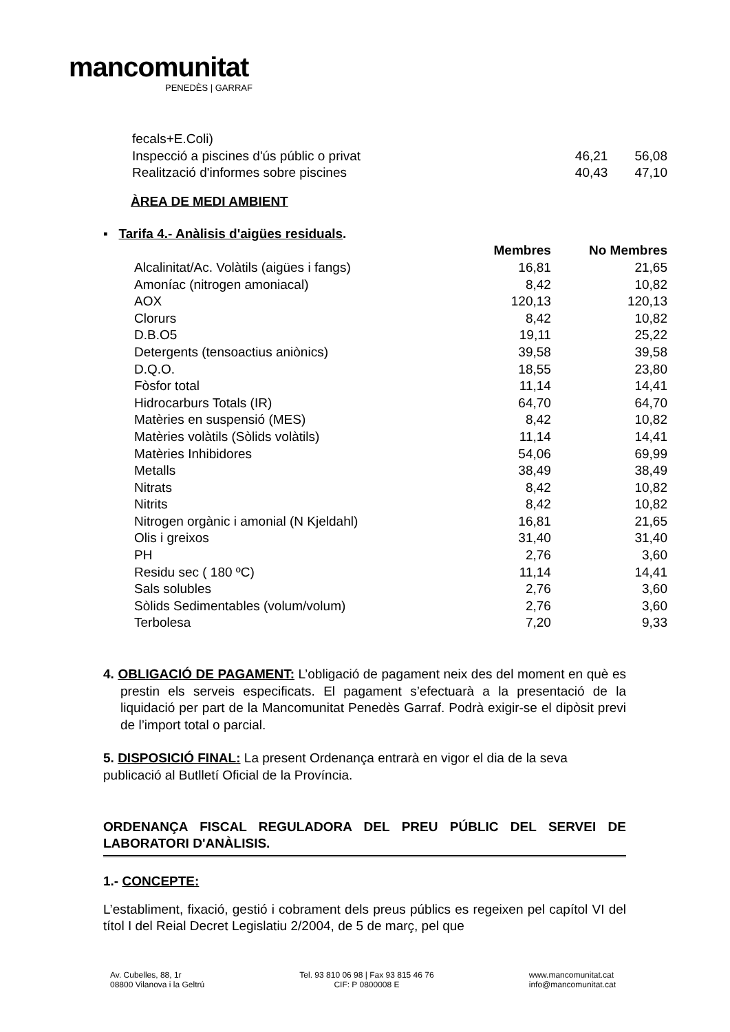mancomunitat
PENEDÈS | GARRAF
| fecals+E.Coli) | | |
| Inspecció a piscines d'ús públic o privat | 46,21 | 56,08 |
| Realització d'informes sobre piscines | 40,43 | 47,10 |
ÀREA DE MEDI AMBIENT
▪ Tarifa 4.- Anàlisis d'aigües residuals.
| | Membres | No Membres |
| --- | --- | --- |
| Alcalinitat/Ac. Volàtils (aigües i fangs) | 16,81 | 21,65 |
| Amoníac (nitrogen amoniacal) | 8,42 | 10,82 |
| AOX | 120,13 | 120,13 |
| Clorurs | 8,42 | 10,82 |
| D.B.O5 | 19,11 | 25,22 |
| Detergents (tensoactius aniònics) | 39,58 | 39,58 |
| D.Q.O. | 18,55 | 23,80 |
| Fòsfor total | 11,14 | 14,41 |
| Hidrocarburs Totals (IR) | 64,70 | 64,70 |
| Matèries en suspensió (MES) | 8,42 | 10,82 |
| Matèries volàtils (Sòlids volàtils) | 11,14 | 14,41 |
| Matèries Inhibidores | 54,06 | 69,99 |
| Metalls | 38,49 | 38,49 |
| Nitrats | 8,42 | 10,82 |
| Nitrits | 8,42 | 10,82 |
| Nitrogen orgànic i amonial (N Kjeldahl) | 16,81 | 21,65 |
| Olis i greixos | 31,40 | 31,40 |
| PH | 2,76 | 3,60 |
| Residu sec ( 180 ºC) | 11,14 | 14,41 |
| Sals solubles | 2,76 | 3,60 |
| Sòlids Sedimentables (volum/volum) | 2,76 | 3,60 |
| Terbolesa | 7,20 | 9,33 |
4. OBLIGACIÓ DE PAGAMENT: L’obligació de pagament neix des del moment en què es prestin els serveis especificats. El pagament s’efectuarà a la presentació de la liquidació per part de la Mancomunitat Penedès Garraf. Podrà exigir-se el dipòsit previ de l’import total o parcial.
5. DISPOSICIÓ FINAL: La present Ordenança entrarà en vigor el dia de la seva publicació al Butlletí Oficial de la Província.
ORDENANÇA FISCAL REGULADORA DEL PREU PÚBLIC DEL SERVEI DE LABORATORI D'ANÀLISIS.
1.- CONCEPTE:
L’establiment, fixació, gestió i cobrament dels preus públics es regeixen pel capítol VI del títol I del Reial Decret Legislatiu 2/2004, de 5 de març, pel que
Av. Cubelles, 88, 1r
08800 Vilanova i la Geltrú
Tel. 93 810 06 98 | Fax 93 815 46 76
CIF: P 0800008 E
www.mancomunitat.cat
info@mancomunitat.cat